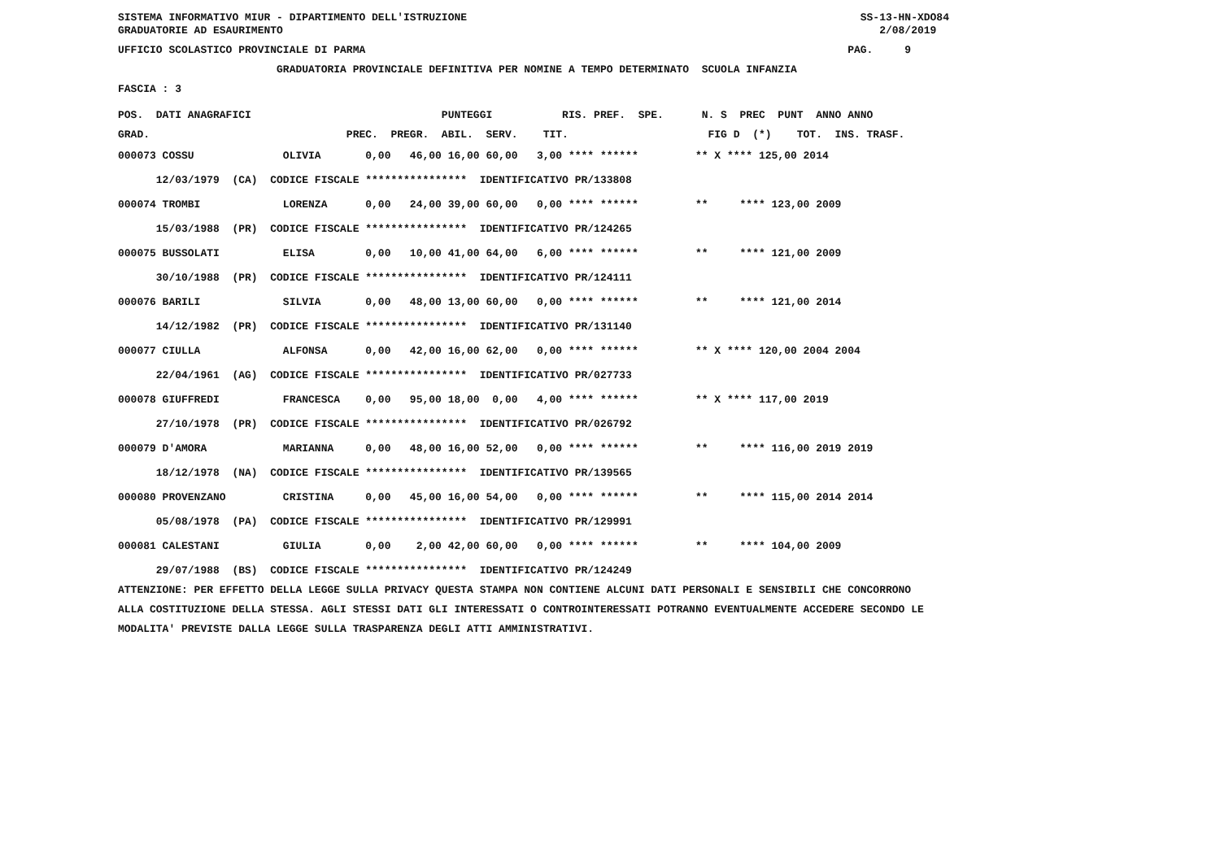SISTEMA INFORMATIVO MIUR - DIPARTIMENTO DELL'ISTRUZIONE SS-13-HN-XDO84
GRADUATORIE AD ESAURIMENTO 2/08/2019
UFFICIO SCOLASTICO PROVINCIALE DI PARMA PAG. 9
GRADUATORIA PROVINCIALE DEFINITIVA PER NOMINE A TEMPO DETERMINATO SCUOLA INFANZIA
FASCIA : 3
POS. DATI ANAGRAFICI PUNTEGGI RIS. PREF. SPE. N. S PREC PUNT ANNO ANNO
GRAD. PREC. PREGR. ABIL. SERV. TIT. FIG D (*) TOT. INS. TRASF.
000073 COSSU OLIVIA 0,00 46,00 16,00 60,00 3,00 **** ****** ** X **** 125,00 2014
12/03/1979 (CA) CODICE FISCALE **************** IDENTIFICATIVO PR/133808
000074 TROMBI LORENZA 0,00 24,00 39,00 60,00 0,00 **** ****** ** **** 123,00 2009
15/03/1988 (PR) CODICE FISCALE **************** IDENTIFICATIVO PR/124265
000075 BUSSOLATI ELISA 0,00 10,00 41,00 64,00 6,00 **** ****** ** **** 121,00 2009
30/10/1988 (PR) CODICE FISCALE **************** IDENTIFICATIVO PR/124111
000076 BARILI SILVIA 0,00 48,00 13,00 60,00 0,00 **** ****** ** **** 121,00 2014
14/12/1982 (PR) CODICE FISCALE **************** IDENTIFICATIVO PR/131140
000077 CIULLA ALFONSA 0,00 42,00 16,00 62,00 0,00 **** ****** ** X **** 120,00 2004 2004
22/04/1961 (AG) CODICE FISCALE **************** IDENTIFICATIVO PR/027733
000078 GIUFFREDI FRANCESCA 0,00 95,00 18,00 0,00 4,00 **** ****** ** X **** 117,00 2019
27/10/1978 (PR) CODICE FISCALE **************** IDENTIFICATIVO PR/026792
000079 D'AMORA MARIANNA 0,00 48,00 16,00 52,00 0,00 **** ****** ** **** 116,00 2019 2019
18/12/1978 (NA) CODICE FISCALE **************** IDENTIFICATIVO PR/139565
000080 PROVENZANO CRISTINA 0,00 45,00 16,00 54,00 0,00 **** ****** ** **** 115,00 2014 2014
05/08/1978 (PA) CODICE FISCALE **************** IDENTIFICATIVO PR/129991
000081 CALESTANI GIULIA 0,00 2,00 42,00 60,00 0,00 **** ****** ** **** 104,00 2009
29/07/1988 (BS) CODICE FISCALE **************** IDENTIFICATIVO PR/124249
ATTENZIONE: PER EFFETTO DELLA LEGGE SULLA PRIVACY QUESTA STAMPA NON CONTIENE ALCUNI DATI PERSONALI E SENSIBILI CHE CONCORRONO
ALLA COSTITUZIONE DELLA STESSA. AGLI STESSI DATI GLI INTERESSATI O CONTROINTERESSATI POTRANNO EVENTUALMENTE ACCEDERE SECONDO LE
MODALITA' PREVISTE DALLA LEGGE SULLA TRASPARENZA DEGLI ATTI AMMINISTRATIVI.